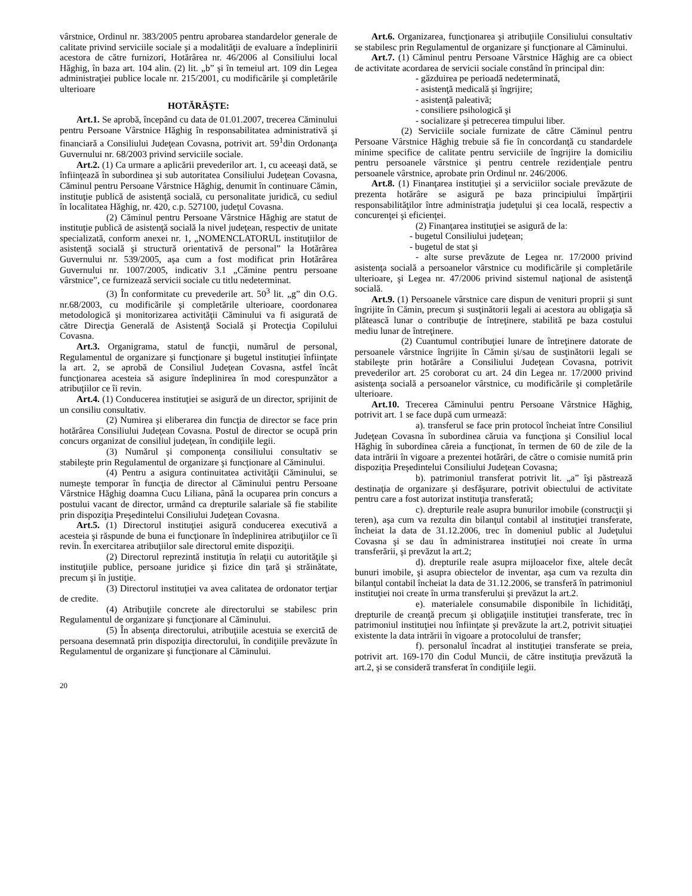vârstnice, Ordinul nr. 383/2005 pentru aprobarea standardelor generale de calitate privind serviciile sociale şi a modalităţii de evaluare a îndeplinirii acestora de către furnizori, Hotărârea nr. 46/2006 al Consiliului local Hăghig, în baza art. 104 alin. (2) lit. „b” şi în temeiul art. 109 din Legea administraţiei publice locale nr. 215/2001, cu modificările şi completările ulterioare
HOTĂRĂŞTE:
Art.1. Se aprobă, începând cu data de 01.01.2007, trecerea Căminului pentru Persoane Vârstnice Hăghig în responsabilitatea administrativă şi financiară a Consiliului Judeţean Covasna, potrivit art. 59<sup>1</sup>din Ordonanţa Guvernului nr. 68/2003 privind serviciile sociale.
Art.2. (1) Ca urmare a aplicării prevederilor art. 1, cu aceeaşi dată, se înfiinţează în subordinea şi sub autoritatea Consiliului Judeţean Covasna, Căminul pentru Persoane Vârstnice Hăghig, denumit în continuare Cămin, instituţie publică de asistenţă socială, cu personalitate juridică, cu sediul în localitatea Hăghig, nr. 420, c.p. 527100, judeţul Covasna.
(2) Căminul pentru Persoane Vârstnice Hăghig are statut de instituţie publică de asistenţă socială la nivel judeţean, respectiv de unitate specializată, conform anexei nr. 1, „NOMENCLATORUL instituţiilor de asistenţă socială şi structură orientativă de personal” la Hotărârea Guvernului nr. 539/2005, aşa cum a fost modificat prin Hotărârea Guvernului nr. 1007/2005, indicativ 3.1 „Cămine pentru persoane vârstnice”, ce furnizează servicii sociale cu titlu nedeterminat.
(3) În conformitate cu prevederile art. 50<sup>3</sup> lit. „g” din O.G. nr.68/2003, cu modificările şi completările ulterioare, coordonarea metodologică şi monitorizarea activităţii Căminului va fi asigurată de către Direcţia Generală de Asistenţă Socială şi Protecţia Copilului Covasna.
Art.3. Organigrama, statul de funcţii, numărul de personal, Regulamentul de organizare şi funcţionare şi bugetul instituţiei înfiinţate la art. 2, se aprobă de Consiliul Judeţean Covasna, astfel încât funcţionarea acesteia să asigure îndeplinirea în mod corespunzător a atribuţiilor ce îi revin.
Art.4. (1) Conducerea instituţiei se asigură de un director, sprijinit de un consiliu consultativ.
(2) Numirea şi eliberarea din funcţia de director se face prin hotărârea Consiliului Judeţean Covasna. Postul de director se ocupă prin concurs organizat de consiliul judeţean, în condiţiile legii.
(3) Numărul şi componenţa consiliului consultativ se stabileşte prin Regulamentul de organizare şi funcţionare al Căminului.
(4) Pentru a asigura continuitatea activităţii Căminului, se numeşte temporar în funcţia de director al Căminului pentru Persoane Vârstnice Hăghig doamna Cucu Liliana, până la ocuparea prin concurs a postului vacant de director, urmând ca drepturile salariale să fie stabilite prin dispoziţia Preşedintelui Consiliului Judeţean Covasna.
Art.5. (1) Directorul instituţiei asigură conducerea executivă a acesteia şi răspunde de buna ei funcţionare în îndeplinirea atribuţiilor ce îi revin. În exercitarea atribuţiilor sale directorul emite dispoziţii.
(2) Directorul reprezintă instituţia în relaţii cu autorităţile şi instituţiile publice, persoane juridice şi fizice din ţară şi străinătate, precum şi în justiţie.
(3) Directorul instituţiei va avea calitatea de ordonator terţiar de credite.
(4) Atribuţiile concrete ale directorului se stabilesc prin Regulamentul de organizare şi funcţionare al Căminului.
(5) În absenţa directorului, atribuţiile acestuia se exercită de persoana desemnată prin dispoziţia directorului, în condiţiile prevăzute în Regulamentul de organizare şi funcţionare al Căminului.
Art.6. Organizarea, funcţionarea şi atribuţiile Consiliului consultativ se stabilesc prin Regulamentul de organizare şi funcţionare al Căminului.
Art.7. (1) Căminul pentru Persoane Vârstnice Hăghig are ca obiect de activitate acordarea de servicii sociale constând în principal din:
- găzduirea pe perioadă nedeterminată,
- asistenţă medicală şi îngrijire;
- asistenţă paleativă;
- consiliere psihologică şi
- socializare şi petrecerea timpului liber.
(2) Serviciile sociale furnizate de către Căminul pentru Persoane Vârstnice Hăghig trebuie să fie în concordanţă cu standardele minime specifice de calitate pentru serviciile de îngrijire la domiciliu pentru persoanele vârstnice şi pentru centrele rezidenţiale pentru persoanele vârstnice, aprobate prin Ordinul nr. 246/2006.
Art.8. (1) Finanţarea instituţiei şi a serviciilor sociale prevăzute de prezenta hotărâre se asigură pe baza principiului împărţirii responsabilităţilor între administraţia judeţului şi cea locală, respectiv a concurenţei şi eficienţei.
(2) Finanţarea instituţiei se asigură de la:
- bugetul Consiliului judeţean;
- bugetul de stat şi
- alte surse prevăzute de Legea nr. 17/2000 privind asistenţa socială a persoanelor vârstnice cu modificările şi completările ulterioare, şi Legea nr. 47/2006 privind sistemul naţional de asistenţă socială.
Art.9. (1) Persoanele vârstnice care dispun de venituri proprii şi sunt îngrijite în Cămin, precum şi susţinătorii legali ai acestora au obligaţia să plătească lunar o contribuţie de întreţinere, stabilită pe baza costului mediu lunar de întreţinere.
(2) Cuantumul contribuţiei lunare de întreţinere datorate de persoanele vârstnice îngrijite în Cămin şi/sau de susţinătorii legali se stabileşte prin hotărâre a Consiliului Judeţean Covasna, potrivit prevederilor art. 25 coroborat cu art. 24 din Legea nr. 17/2000 privind asistenţa socială a persoanelor vârstnice, cu modificările şi completările ulterioare.
Art.10. Trecerea Căminului pentru Persoane Vârstnice Hăghig, potrivit art. 1 se face după cum urmează:
a). transferul se face prin protocol încheiat între Consiliul Judeţean Covasna în subordinea căruia va funcţiona şi Consiliul local Hăghig în subordinea căreia a funcţionat, în termen de 60 de zile de la data intrării în vigoare a prezentei hotărâri, de către o comisie numită prin dispoziţia Preşedintelui Consiliului Judeţean Covasna;
b). patrimoniul transferat potrivit lit. „a” îşi păstrează destinaţia de organizare şi desfăşurare, potrivit obiectului de activitate pentru care a fost autorizat instituţia transferată;
c). drepturile reale asupra bunurilor imobile (construcţii şi teren), aşa cum va rezulta din bilanţul contabil al instituţiei transferate, încheiat la data de 31.12.2006, trec în domeniul public al Judeţului Covasna şi se dau în administrarea instituţiei noi create în urma transferării, şi prevăzut la art.2;
d). drepturile reale asupra mijloacelor fixe, altele decât bunuri imobile, şi asupra obiectelor de inventar, aşa cum va rezulta din bilanţul contabil încheiat la data de 31.12.2006, se transferă în patrimoniul instituţiei noi create în urma transferului şi prevăzut la art.2.
e). materialele consumabile disponibile în lichidităţi, drepturile de creanţă precum şi obligaţiile instituţiei transferate, trec în patrimoniul instituţiei nou înfiinţate şi prevăzute la art.2, potrivit situaţiei existente la data intrării în vigoare a protocolului de transfer;
f). personalul încadrat al instituţiei transferate se preia, potrivit art. 169-170 din Codul Muncii, de către instituţia prevăzută la art.2, şi se consideră transferat în condiţiile legii.
20